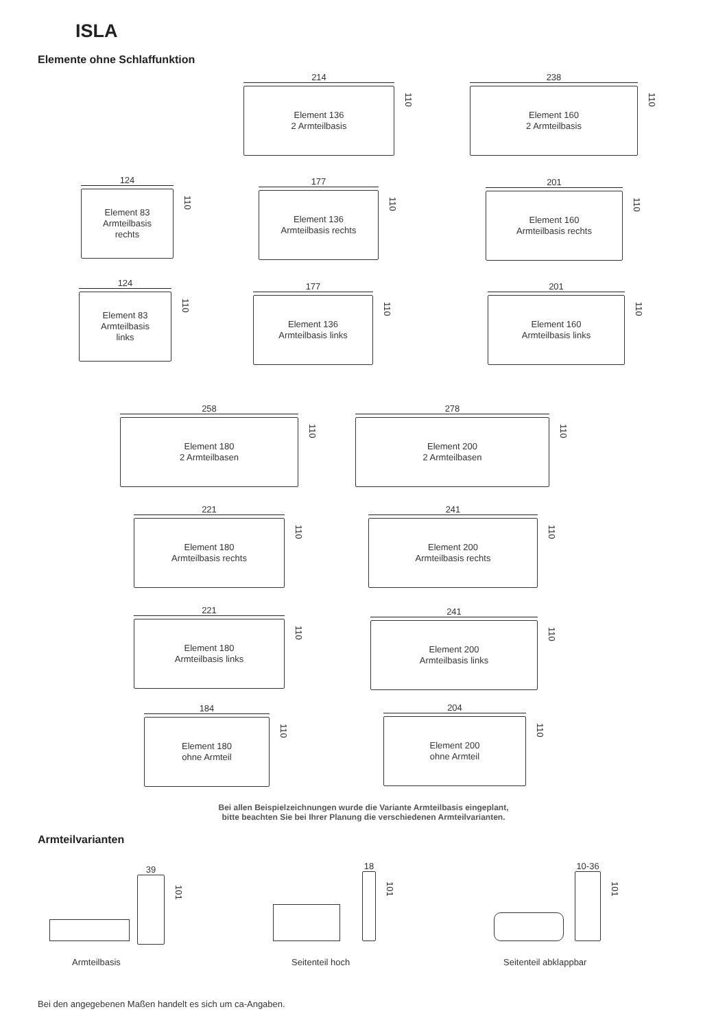ISLA
Elemente ohne Schlaffunktion
214
Element 136
2 Armteilbasis
110
238
Element 160
2 Armteilbasis
110
124
Element 83
Armteilbasis
rechts
110
177
Element 136
Armteilbasis rechts
110
201
Element 160
Armteilbasis rechts
110
124
Element 83
Armteilbasis
links
110
177
Element 136
Armteilbasis links
110
201
Element 160
Armteilbasis links
110
258
Element 180
2 Armteilbasen
110
278
Element 200
2 Armteilbasen
110
221
Element 180
Armteilbasis rechts
110
241
Element 200
Armteilbasis rechts
110
221
Element 180
Armteilbasis links
110
241
Element 200
Armteilbasis links
110
184
Element 180
ohne Armteil
110
204
Element 200
ohne Armteil
110
Bei allen Beispielzeichnungen wurde die Variante Armteilbasis eingeplant,
bitte beachten Sie bei Ihrer Planung die verschiedenen Armteilvarianten.
Armteilvarianten
39
101
Armteilbasis
18
101
Seitenteil hoch
10-36
101
Seitenteil abklappbar
Bei den angegebenen Maßen handelt es sich um ca-Angaben.